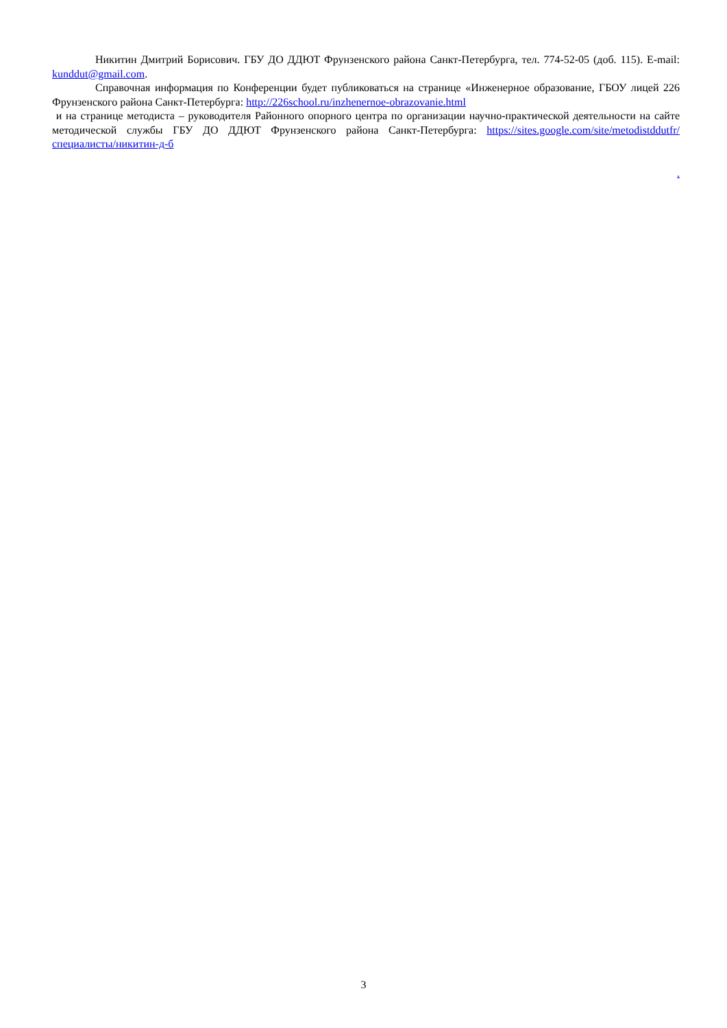Никитин Дмитрий Борисович. ГБУ ДО ДДЮТ Фрунзенского района Санкт-Петербурга, тел. 774-52-05 (доб. 115). E-mail: kunddut@gmail.com.
Справочная информация по Конференции будет публиковаться на странице «Инженерное образование, ГБОУ лицей 226 Фрунзенского района Санкт-Петербурга: http://226school.ru/inzhenernoe-obrazovanie.html
и на странице методиста – руководителя Районного опорного центра по организации научно-практической деятельности на сайте методической службы ГБУ ДО ДДЮТ Фрунзенского района Санкт-Петербурга: https://sites.google.com/site/metodistddutfr/специалисты/никитин-д-б
.
3